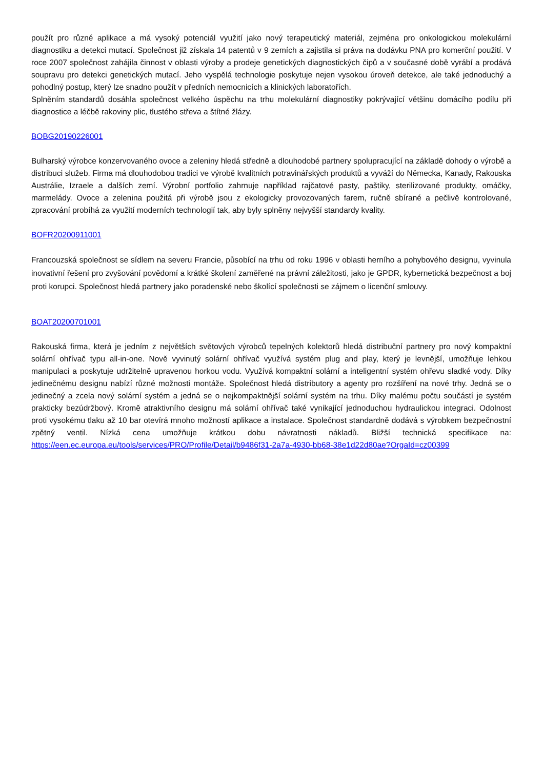použít pro různé aplikace a má vysoký potenciál využití jako nový terapeutický materiál, zejména pro onkologickou molekulární diagnostiku a detekci mutací. Společnost již získala 14 patentů v 9 zemích a zajistila si práva na dodávku PNA pro komerční použití. V roce 2007 společnost zahájila činnost v oblasti výroby a prodeje genetických diagnostických čipů a v současné době vyrábí a prodává soupravu pro detekci genetických mutací. Jeho vyspělá technologie poskytuje nejen vysokou úroveň detekce, ale také jednoduchý a pohodlný postup, který lze snadno použít v předních nemocnicích a klinických laboratořích.
Splněním standardů dosáhla společnost velkého úspěchu na trhu molekulární diagnostiky pokrývající většinu domácího podílu při diagnostice a léčbě rakoviny plic, tlustého střeva a štítné žlázy.
BOBG20190226001
Bulharský výrobce konzervovaného ovoce a zeleniny hledá středně a dlouhodobé partnery spolupracující na základě dohody o výrobě a distribuci služeb. Firma má dlouhodobou tradici ve výrobě kvalitních potravinářských produktů a vyváží do Německa, Kanady, Rakouska Austrálie, Izraele a dalších zemí. Výrobní portfolio zahrnuje například rajčatové pasty, paštiky, sterilizované produkty, omáčky, marmelády. Ovoce a zelenina použitá při výrobě jsou z ekologicky provozovaných farem, ručně sbírané a pečlivě kontrolované, zpracování probíhá za využití moderních technologií tak, aby byly splněny nejvyšší standardy kvality.
BOFR20200911001
Francouzská společnost se sídlem na severu Francie, působící na trhu od roku 1996 v oblasti herního a pohybového designu, vyvinula inovativní řešení pro zvyšování povědomí a krátké školení zaměřené na právní záležitosti, jako je GPDR, kybernetická bezpečnost a boj proti korupci. Společnost hledá partnery jako poradenské nebo školící společnosti se zájmem o licenční smlouvy.
BOAT20200701001
Rakouská firma, která je jedním z největších světových výrobců tepelných kolektorů hledá distribuční partnery pro nový kompaktní solární ohřívač typu all-in-one. Nově vyvinutý solární ohřívač využívá systém plug and play, který je levnější, umožňuje lehkou manipulaci a poskytuje udržitelně upravenou horkou vodu. Využívá kompaktní solární a inteligentní systém ohřevu sladké vody. Díky jedinečnému designu nabízí různé možnosti montáže. Společnost hledá distributory a agenty pro rozšíření na nové trhy. Jedná se o jedinečný a zcela nový solární systém a jedná se o nejkompaktnější solární systém na trhu. Díky malému počtu součástí je systém prakticky bezúdržbový. Kromě atraktivního designu má solární ohřívač také vynikající jednoduchou hydraulickou integraci. Odolnost proti vysokému tlaku až 10 bar otevírá mnoho možností aplikace a instalace. Společnost standardně dodává s výrobkem bezpečnostní zpětný ventil. Nízká cena umožňuje krátkou dobu návratnosti nákladů. Bližší technická specifikace na: https://een.ec.europa.eu/tools/services/PRO/Profile/Detail/b9486f31-2a7a-4930-bb68-38e1d22d80ae?OrgaId=cz00399